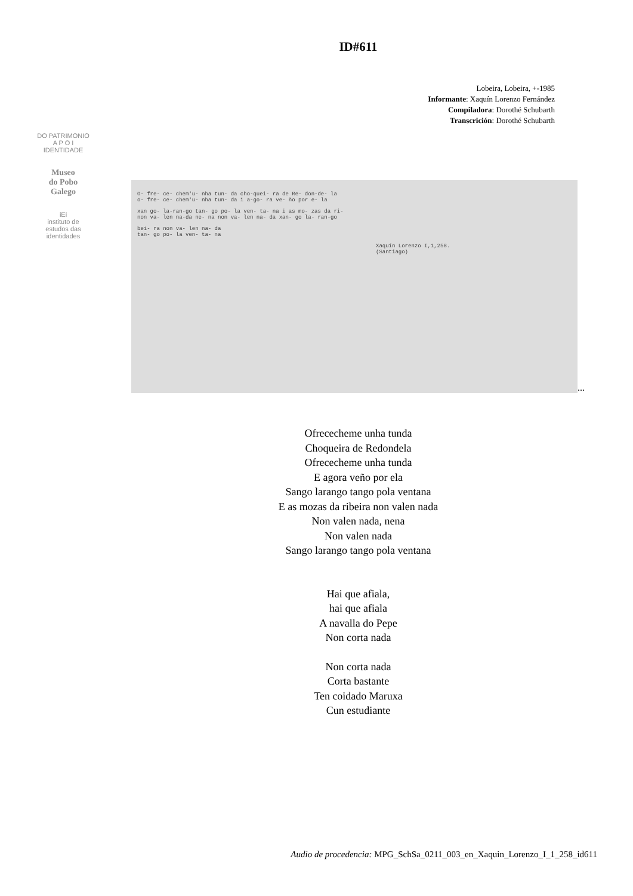ID#611
Lobeira, Lobeira, +-1985
Informante: Xaquín Lorenzo Fernández
Compiladora: Dorothé Schubarth
Transcrición: Dorothé Schubarth
DO PATRIMONIO
A P O I
IDENTIDADE
Museo
do Pobo
Galego
iEi
instituto de
estudos das
identidades
O- fre- ce- chem'u- nha tun- da cho-quei- ra de Re- don-de- la
o- fre- ce- chem'u- nha tun- da i a-go- ra ve- ño por e- la
xan go- la-ran-go tan- go po- la ven- ta- na i as mo- zas da ri-
non va- len na-da ne- na non va- len na- da xan- go la- ran-go
bei- ra non va- len na- da
tan- go po- la ven- ta- na
Xaquín Lorenzo I,1,258.
(Santiago)
...
Ofrececheme unha tunda
Choqueira de Redondela
Ofrececheme unha tunda
E agora veño por ela
Sango larango tango pola ventana
E as mozas da ribeira non valen nada
Non valen nada, nena
Non valen nada
Sango larango tango pola ventana
Hai que afiala,
hai que afiala
A navalla do Pepe
Non corta nada
Non corta nada
Corta bastante
Ten coidado Maruxa
Cun estudiante
Audio de procedencia: MPG_SchSa_0211_003_en_Xaquin_Lorenzo_I_1_258_id611